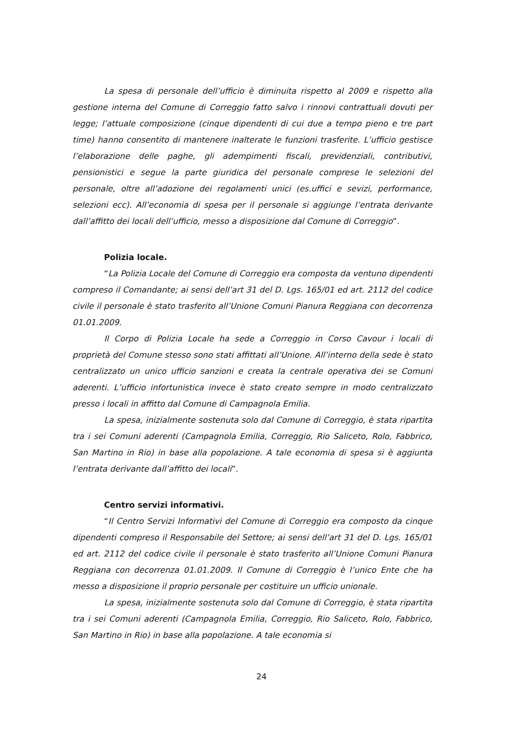La spesa di personale dell’ufficio è diminuita rispetto al 2009 e rispetto alla gestione interna del Comune di Correggio fatto salvo i rinnovi contrattuali dovuti per legge; l’attuale composizione (cinque dipendenti di cui due a tempo pieno e tre part time) hanno consentito di mantenere inalterate le funzioni trasferite. L’ufficio gestisce l’elaborazione delle paghe, gli adempimenti fiscali, previdenziali, contributivi, pensionistici e segue la parte giuridica del personale comprese le selezioni del personale, oltre all’adozione dei regolamenti unici (es.uffici e sevizi, performance, selezioni ecc). All’economia di spesa per il personale si aggiunge l’entrata derivante dall’affitto dei locali dell’ufficio, messo a disposizione dal Comune di Correggio”.
Polizia locale.
“La Polizia Locale del Comune di Correggio era composta da ventuno dipendenti compreso il Comandante; ai sensi dell’art 31 del D. Lgs. 165/01 ed art. 2112 del codice civile il personale è stato trasferito all’Unione Comuni Pianura Reggiana con decorrenza 01.01.2009.
Il Corpo di Polizia Locale ha sede a Correggio in Corso Cavour i locali di proprietà del Comune stesso sono stati affittati all’Unione. All’interno della sede è stato centralizzato un unico ufficio sanzioni e creata la centrale operativa dei se Comuni aderenti. L’ufficio infortunistica invece è stato creato sempre in modo centralizzato presso i locali in affitto dal Comune di Campagnola Emilia.
La spesa, inizialmente sostenuta solo dal Comune di Correggio, è stata ripartita tra i sei Comuni aderenti (Campagnola Emilia, Correggio, Rio Saliceto, Rolo, Fabbrico, San Martino in Rio) in base alla popolazione. A tale economia di spesa si è aggiunta l’entrata derivante dall’affitto dei locali”.
Centro servizi informativi.
“Il Centro Servizi Informativi del Comune di Correggio era composto da cinque dipendenti compreso il Responsabile del Settore; ai sensi dell’art 31 del D. Lgs. 165/01 ed art. 2112 del codice civile il personale è stato trasferito all’Unione Comuni Pianura Reggiana con decorrenza 01.01.2009. Il Comune di Correggio è l’unico Ente che ha messo a disposizione il proprio personale per costituire un ufficio unionale.
La spesa, inizialmente sostenuta solo dal Comune di Correggio, è stata ripartita tra i sei Comuni aderenti (Campagnola Emilia, Correggio, Rio Saliceto, Rolo, Fabbrico, San Martino in Rio) in base alla popolazione. A tale economia si
24